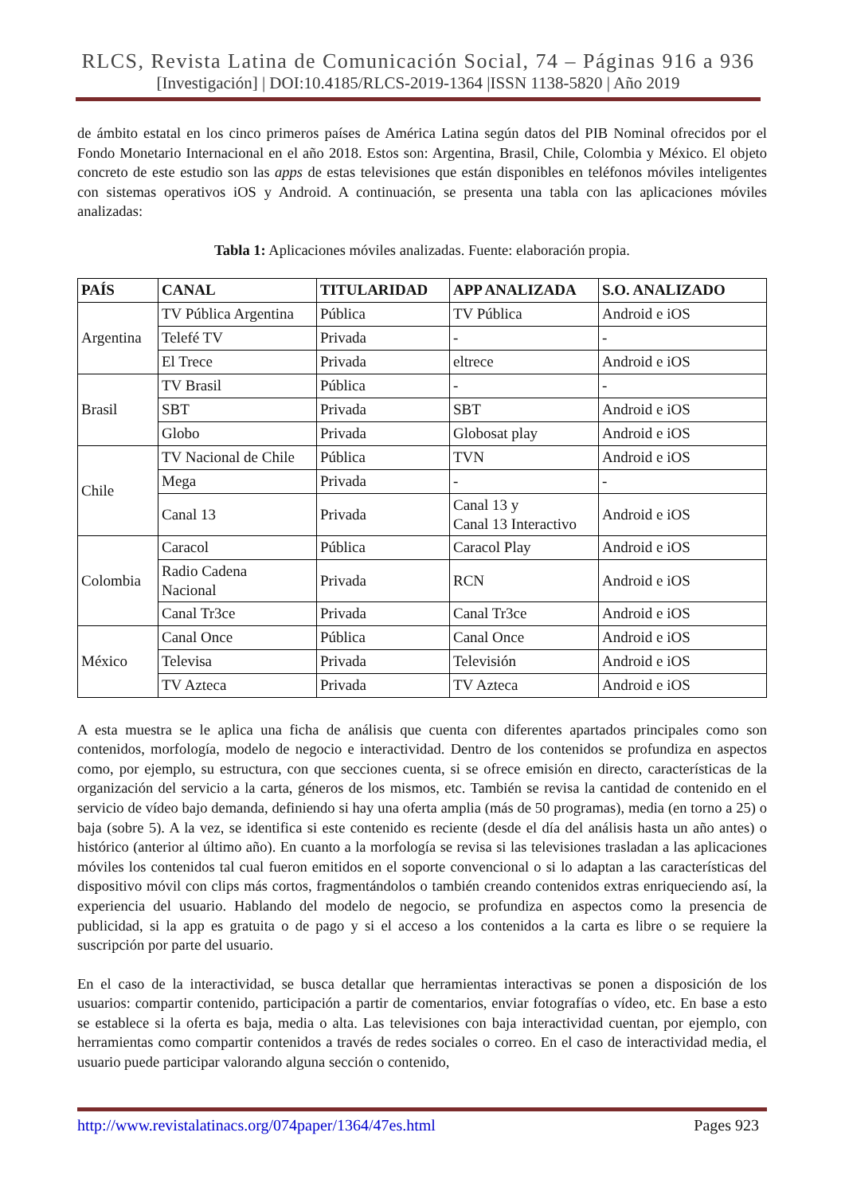RLCS, Revista Latina de Comunicación Social, 74 – Páginas 916 a 936
[Investigación] | DOI:10.4185/RLCS-2019-1364 |ISSN 1138-5820 | Año 2019
de ámbito estatal en los cinco primeros países de América Latina según datos del PIB Nominal ofrecidos por el Fondo Monetario Internacional en el año 2018. Estos son: Argentina, Brasil, Chile, Colombia y México. El objeto concreto de este estudio son las apps de estas televisiones que están disponibles en teléfonos móviles inteligentes con sistemas operativos iOS y Android. A continuación, se presenta una tabla con las aplicaciones móviles analizadas:
Tabla 1: Aplicaciones móviles analizadas. Fuente: elaboración propia.
| PAÍS | CANAL | TITULARIDAD | APP ANALIZADA | S.O. ANALIZADO |
| --- | --- | --- | --- | --- |
| Argentina | TV Pública Argentina | Pública | TV Pública | Android e iOS |
| | Telefé TV | Privada | - | - |
| | El Trece | Privada | eltrece | Android e iOS |
| Brasil | TV Brasil | Pública | - | - |
| | SBT | Privada | SBT | Android e iOS |
| | Globo | Privada | Globosat play | Android e iOS |
| Chile | TV Nacional de Chile | Pública | TVN | Android e iOS |
| | Mega | Privada | - | - |
| | Canal 13 | Privada | Canal 13 y Canal 13 Interactivo | Android e iOS |
| Colombia | Caracol | Pública | Caracol Play | Android e iOS |
| | Radio Cadena Nacional | Privada | RCN | Android e iOS |
| | Canal Tr3ce | Privada | Canal Tr3ce | Android e iOS |
| México | Canal Once | Pública | Canal Once | Android e iOS |
| | Televisa | Privada | Televisión | Android e iOS |
| | TV Azteca | Privada | TV Azteca | Android e iOS |
A esta muestra se le aplica una ficha de análisis que cuenta con diferentes apartados principales como son contenidos, morfología, modelo de negocio e interactividad. Dentro de los contenidos se profundiza en aspectos como, por ejemplo, su estructura, con que secciones cuenta, si se ofrece emisión en directo, características de la organización del servicio a la carta, géneros de los mismos, etc. También se revisa la cantidad de contenido en el servicio de vídeo bajo demanda, definiendo si hay una oferta amplia (más de 50 programas), media (en torno a 25) o baja (sobre 5). A la vez, se identifica si este contenido es reciente (desde el día del análisis hasta un año antes) o histórico (anterior al último año). En cuanto a la morfología se revisa si las televisiones trasladan a las aplicaciones móviles los contenidos tal cual fueron emitidos en el soporte convencional o si lo adaptan a las características del dispositivo móvil con clips más cortos, fragmentándolos o también creando contenidos extras enriqueciendo así, la experiencia del usuario. Hablando del modelo de negocio, se profundiza en aspectos como la presencia de publicidad, si la app es gratuita o de pago y si el acceso a los contenidos a la carta es libre o se requiere la suscripción por parte del usuario.
En el caso de la interactividad, se busca detallar que herramientas interactivas se ponen a disposición de los usuarios: compartir contenido, participación a partir de comentarios, enviar fotografías o vídeo, etc. En base a esto se establece si la oferta es baja, media o alta. Las televisiones con baja interactividad cuentan, por ejemplo, con herramientas como compartir contenidos a través de redes sociales o correo. En el caso de interactividad media, el usuario puede participar valorando alguna sección o contenido,
http://www.revistalatinacs.org/074paper/1364/47es.html Pages 923